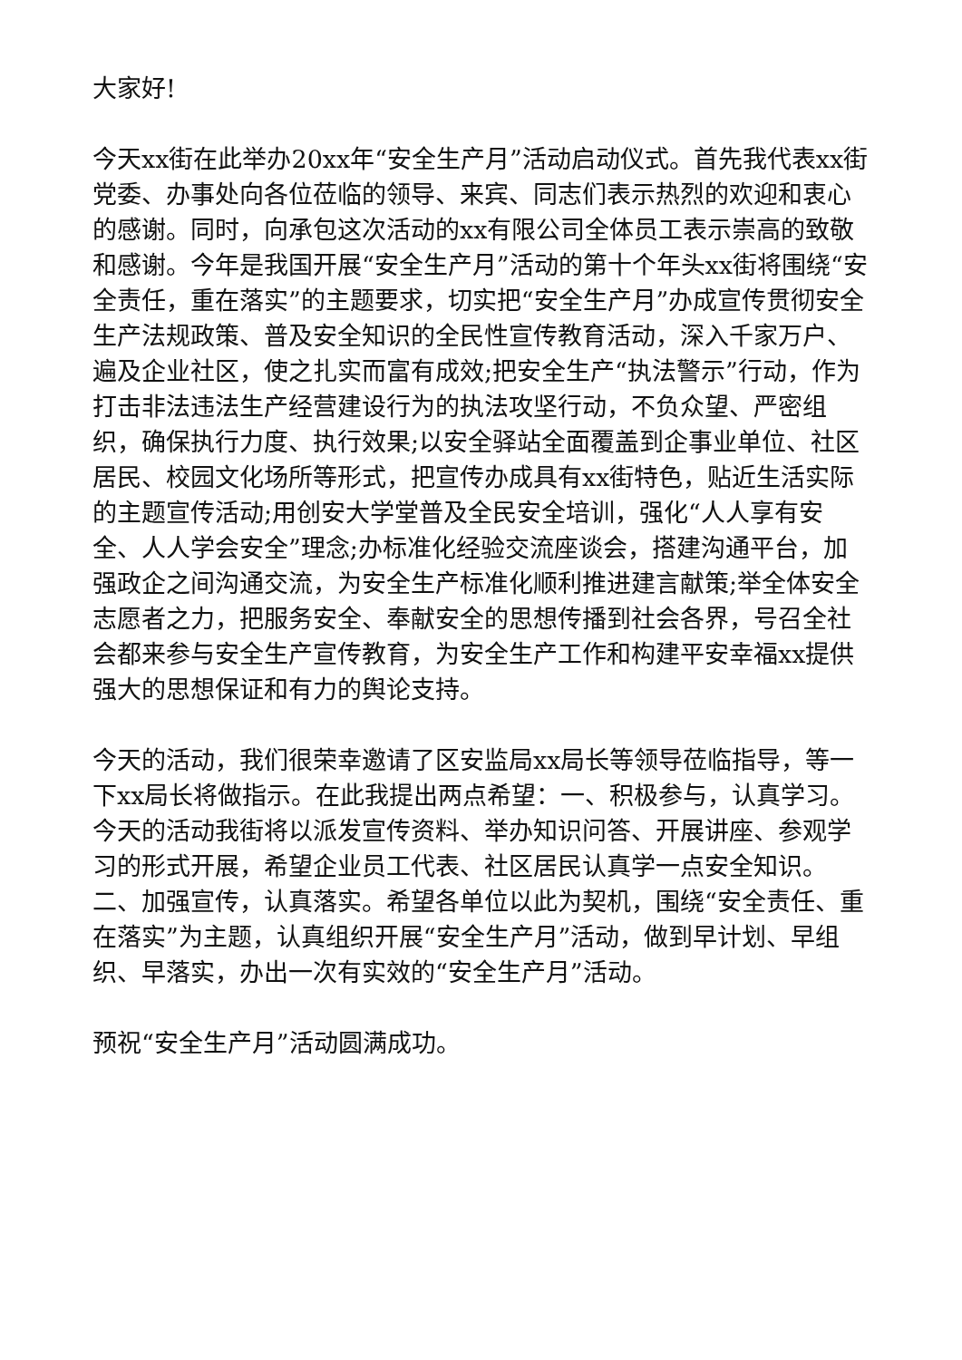大家好!
今天xx街在此举办20xx年“安全生产月”活动启动仪式。首先我代表xx街党委、办事处向各位莅临的领导、来宾、同志们表示热烈的欢迎和衷心的感谢。同时，向承包这次活动的xx有限公司全体员工表示崇高的致敬和感谢。今年是我国开展“安全生产月”活动的第十个年头xx街将围绕“安全责任，重在落实”的主题要求，切实把“安全生产月”办成宣传贯彻安全生产法规政策、普及安全知识的全民性宣传教育活动，深入千家万户、遍及企业社区，使之扎实而富有成效;把安全生产“执法警示”行动，作为打击非法违法生产经营建设行为的执法攻坚行动，不负众望、严密组织，确保执行力度、执行效果;以安全驿站全面覆盖到企事业单位、社区居民、校园文化场所等形式，把宣传办成具有xx街特色，贴近生活实际的主题宣传活动;用创安大学堂普及全民安全培训，强化“人人享有安全、人人学会安全”理念;办标准化经验交流座谈会，搭建沟通平台，加强政企之间沟通交流，为安全生产标准化顺利推进建言献策;举全体安全志愿者之力，把服务安全、奉献安全的思想传播到社会各界，号召全社会都来参与安全生产宣传教育，为安全生产工作和构建平安幸福xx提供强大的思想保证和有力的舆论支持。
今天的活动，我们很荣幸邀请了区安监局xx局长等领导莅临指导，等一下xx局长将做指示。在此我提出两点希望：一、积极参与，认真学习。今天的活动我街将以派发宣传资料、举办知识问答、开展讲座、参观学习的形式开展，希望企业员工代表、社区居民认真学一点安全知识。二、加强宣传，认真落实。希望各单位以此为契机，围绕“安全责任、重在落实”为主题，认真组织开展“安全生产月”活动，做到早计划、早组织、早落实，办出一次有实效的“安全生产月”活动。
预祝“安全生产月”活动圆满成功。